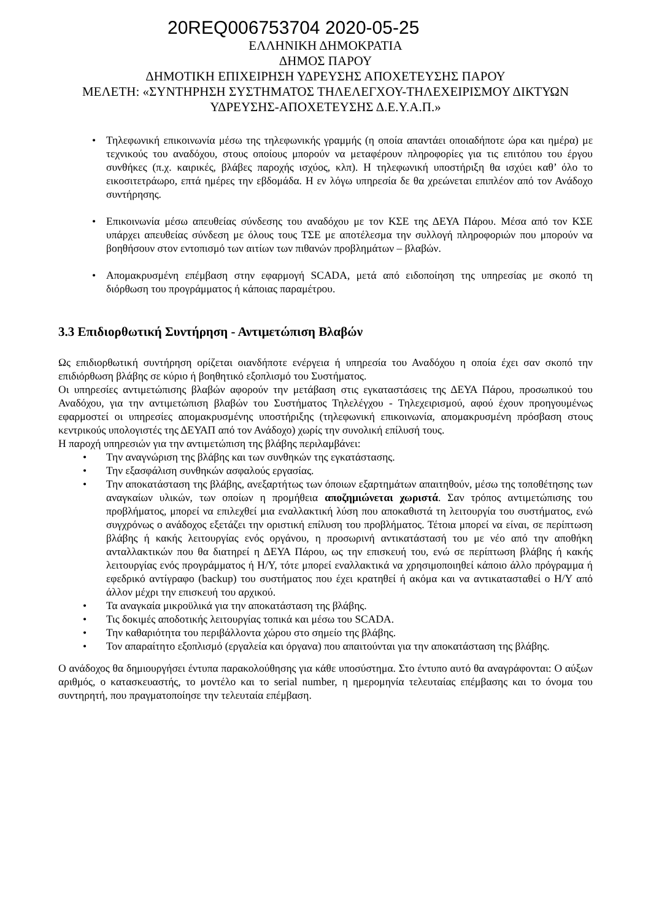20REQ006753704 2020-05-25
ΕΛΛΗΝΙΚΗ ΔΗΜΟΚΡΑΤΙΑ
ΔΗΜΟΣ ΠΑΡΟΥ
ΔΗΜΟΤΙΚΗ ΕΠΙΧΕΙΡΗΣΗ ΥΔΡΕΥΣΗΣ ΑΠΟΧΕΤΕΥΣΗΣ ΠΑΡΟΥ
ΜΕΛΕΤΗ: «ΣΥΝΤΗΡΗΣΗ ΣΥΣΤΗΜΑΤΟΣ ΤΗΛΕΛΕΓΧΟΥ-ΤΗΛΕΧΕΙΡΙΣΜΟΥ ΔΙΚΤΥΩΝ ΥΔΡΕΥΣΗΣ-ΑΠΟΧΕΤΕΥΣΗΣ Δ.Ε.Υ.Α.Π.»
• Τηλεφωνική επικοινωνία μέσω της τηλεφωνικής γραμμής (η οποία απαντάει οποιαδήποτε ώρα και ημέρα) με τεχνικούς του αναδόχου, στους οποίους μπορούν να μεταφέρουν πληροφορίες για τις επιτόπου του έργου συνθήκες (π.χ. καιρικές, βλάβες παροχής ισχύος, κλπ). Η τηλεφωνική υποστήριξη θα ισχύει καθ’ όλο το εικοσιτετράωρο, επτά ημέρες την εβδομάδα. Η εν λόγω υπηρεσία δε θα χρεώνεται επιπλέον από τον Ανάδοχο συντήρησης.
• Επικοινωνία μέσω απευθείας σύνδεσης του αναδόχου με τον ΚΣΕ της ΔΕΥΑ Πάρου. Μέσα από τον ΚΣΕ υπάρχει απευθείας σύνδεση με όλους τους ΤΣΕ με αποτέλεσμα την συλλογή πληροφοριών που μπορούν να βοηθήσουν στον εντοπισμό των αιτίων των πιθανών προβλημάτων – βλαβών.
• Απομακρυσμένη επέμβαση στην εφαρμογή SCADA, μετά από ειδοποίηση της υπηρεσίας με σκοπό τη διόρθωση του προγράμματος ή κάποιας παραμέτρου.
3.3 Επιδιορθωτική Συντήρηση - Αντιμετώπιση Βλαβών
Ως επιδιορθωτική συντήρηση ορίζεται οιανδήποτε ενέργεια ή υπηρεσία του Αναδόχου η οποία έχει σαν σκοπό την επιδιόρθωση βλάβης σε κύριο ή βοηθητικό εξοπλισμό του Συστήματος.
Οι υπηρεσίες αντιμετώπισης βλαβών αφορούν την μετάβαση στις εγκαταστάσεις της ΔΕΥΑ Πάρου, προσωπικού του Αναδόχου, για την αντιμετώπιση βλαβών του Συστήματος Τηλελέγχου - Τηλεχειρισμού, αφού έχουν προηγουμένως εφαρμοστεί οι υπηρεσίες απομακρυσμένης υποστήριξης (τηλεφωνική επικοινωνία, απομακρυσμένη πρόσβαση στους κεντρικούς υπολογιστές της ΔΕΥΑΠ από τον Ανάδοχο) χωρίς την συνολική επίλυσή τους.
Η παροχή υπηρεσιών για την αντιμετώπιση της βλάβης περιλαμβάνει:
• Την αναγνώριση της βλάβης και των συνθηκών της εγκατάστασης.
• Την εξασφάλιση συνθηκών ασφαλούς εργασίας.
• Την αποκατάσταση της βλάβης, ανεξαρτήτως των όποιων εξαρτημάτων απαιτηθούν, μέσω της τοποθέτησης των αναγκαίων υλικών, των οποίων η προμήθεια αποζημιώνεται χωριστά. Σαν τρόπος αντιμετώπισης του προβλήματος, μπορεί να επιλεχθεί μια εναλλακτική λύση που αποκαθιστά τη λειτουργία του συστήματος, ενώ συγχρόνως ο ανάδοχος εξετάζει την οριστική επίλυση του προβλήματος. Τέτοια μπορεί να είναι, σε περίπτωση βλάβης ή κακής λειτουργίας ενός οργάνου, η προσωρινή αντικατάστασή του με νέο από την αποθήκη ανταλλακτικών που θα διατηρεί η ΔΕΥΑ Πάρου, ως την επισκευή του, ενώ σε περίπτωση βλάβης ή κακής λειτουργίας ενός προγράμματος ή Η/Υ, τότε μπορεί εναλλακτικά να χρησιμοποιηθεί κάποιο άλλο πρόγραμμα ή εφεδρικό αντίγραφο (backup) του συστήματος που έχει κρατηθεί ή ακόμα και να αντικατασταθεί ο Η/Υ από άλλον μέχρι την επισκευή του αρχικού.
• Τα αναγκαία μικροϋλικά για την αποκατάσταση της βλάβης.
• Τις δοκιμές αποδοτικής λειτουργίας τοπικά και μέσω του SCADA.
• Την καθαριότητα του περιβάλλοντα χώρου στο σημείο της βλάβης.
• Τον απαραίτητο εξοπλισμό (εργαλεία και όργανα) που απαιτούνται για την αποκατάσταση της βλάβης.
Ο ανάδοχος θα δημιουργήσει έντυπα παρακολούθησης για κάθε υποσύστημα. Στο έντυπο αυτό θα αναγράφονται: Ο αύξων αριθμός, ο κατασκευαστής, το μοντέλο και το serial number, η ημερομηνία τελευταίας επέμβασης και το όνομα του συντηρητή, που πραγματοποίησε την τελευταία επέμβαση.